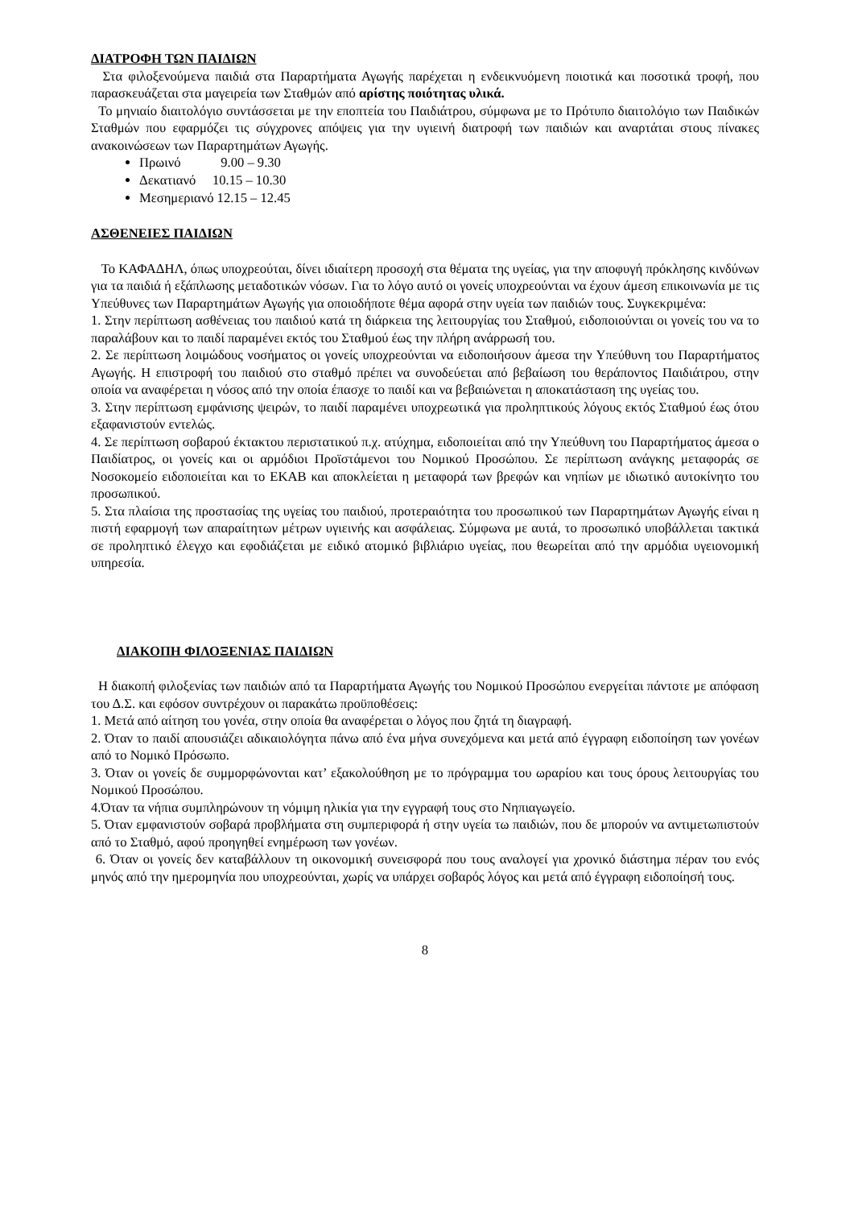ΔΙΑΤΡΟΦΗ ΤΩΝ ΠΑΙΔΙΩΝ
Στα φιλοξενούμενα παιδιά στα Παραρτήματα Αγωγής παρέχεται η ενδεικνυόμενη ποιοτικά και ποσοτικά τροφή, που παρασκευάζεται στα μαγειρεία των Σταθμών από αρίστης ποιότητας υλικά.
Το μηνιαίο διαιτολόγιο συντάσσεται με την εποπτεία του Παιδιάτρου, σύμφωνα με το Πρότυπο διαιτολόγιο των Παιδικών Σταθμών που εφαρμόζει τις σύγχρονες απόψεις για την υγιεινή διατροφή των παιδιών και αναρτάται στους πίνακες ανακοινώσεων των Παραρτημάτων Αγωγής.
Πρωινό 9.00 – 9.30
Δεκατιανό 10.15 – 10.30
Μεσημεριανό 12.15 – 12.45
ΑΣΘΕΝΕΙΕΣ ΠΑΙΔΙΩΝ
Το ΚΑΦΑΔΗΛ, όπως υποχρεούται, δίνει ιδιαίτερη προσοχή στα θέματα της υγείας, για την αποφυγή πρόκλησης κινδύνων για τα παιδιά ή εξάπλωσης μεταδοτικών νόσων. Για το λόγο αυτό οι γονείς υποχρεούνται να έχουν άμεση επικοινωνία με τις Υπεύθυνες των Παραρτημάτων Αγωγής για οποιοδήποτε θέμα αφορά στην υγεία των παιδιών τους. Συγκεκριμένα:
1. Στην περίπτωση ασθένειας του παιδιού κατά τη διάρκεια της λειτουργίας του Σταθμού, ειδοποιούνται οι γονείς του να το παραλάβουν και το παιδί παραμένει εκτός του Σταθμού έως την πλήρη ανάρρωσή του.
2. Σε περίπτωση λοιμώδους νοσήματος οι γονείς υποχρεούνται να ειδοποιήσουν άμεσα την Υπεύθυνη του Παραρτήματος Αγωγής. Η επιστροφή του παιδιού στο σταθμό πρέπει να συνοδεύεται από βεβαίωση του θεράποντος Παιδιάτρου, στην οποία να αναφέρεται η νόσος από την οποία έπασχε το παιδί και να βεβαιώνεται η αποκατάσταση της υγείας του.
3. Στην περίπτωση εμφάνισης ψειρών, το παιδί παραμένει υποχρεωτικά για προληπτικούς λόγους εκτός Σταθμού έως ότου εξαφανιστούν εντελώς.
4. Σε περίπτωση σοβαρού έκτακτου περιστατικού π.χ. ατύχημα, ειδοποιείται από την Υπεύθυνη του Παραρτήματος άμεσα ο Παιδίατρος, οι γονείς και οι αρμόδιοι Προϊστάμενοι του Νομικού Προσώπου. Σε περίπτωση ανάγκης μεταφοράς σε Νοσοκομείο ειδοποιείται και το ΕΚΑΒ και αποκλείεται η μεταφορά των βρεφών και νηπίων με ιδιωτικό αυτοκίνητο του προσωπικού.
5. Στα πλαίσια της προστασίας της υγείας του παιδιού, προτεραιότητα του προσωπικού των Παραρτημάτων Αγωγής είναι η πιστή εφαρμογή των απαραίτητων μέτρων υγιεινής και ασφάλειας. Σύμφωνα με αυτά, το προσωπικό υποβάλλεται τακτικά σε προληπτικό έλεγχο και εφοδιάζεται με ειδικό ατομικό βιβλιάριο υγείας, που θεωρείται από την αρμόδια υγειονομική υπηρεσία.
ΔΙΑΚΟΠΗ ΦΙΛΟΞΕΝΙΑΣ ΠΑΙΔΙΩΝ
Η διακοπή φιλοξενίας των παιδιών από τα Παραρτήματα Αγωγής του Νομικού Προσώπου ενεργείται πάντοτε με απόφαση του Δ.Σ. και εφόσον συντρέχουν οι παρακάτω προϋποθέσεις:
1. Μετά από αίτηση του γονέα, στην οποία θα αναφέρεται ο λόγος που ζητά τη διαγραφή.
2. Όταν το παιδί απουσιάζει αδικαιολόγητα πάνω από ένα μήνα συνεχόμενα και μετά από έγγραφη ειδοποίηση των γονέων από το Νομικό Πρόσωπο.
3. Όταν οι γονείς δε συμμορφώνονται κατ’ εξακολούθηση με το πρόγραμμα του ωραρίου και τους όρους λειτουργίας του Νομικού Προσώπου.
4.Όταν τα νήπια συμπληρώνουν τη νόμιμη ηλικία για την εγγραφή τους στο Νηπιαγωγείο.
5. Όταν εμφανιστούν σοβαρά προβλήματα στη συμπεριφορά ή στην υγεία τω παιδιών, που δε μπορούν να αντιμετωπιστούν από το Σταθμό, αφού προηγηθεί ενημέρωση των γονέων.
6. Όταν οι γονείς δεν καταβάλλουν τη οικονομική συνεισφορά που τους αναλογεί για χρονικό διάστημα πέραν του ενός μηνός από την ημερομηνία που υποχρεούνται, χωρίς να υπάρχει σοβαρός λόγος και μετά από έγγραφη ειδοποίησή τους.
8